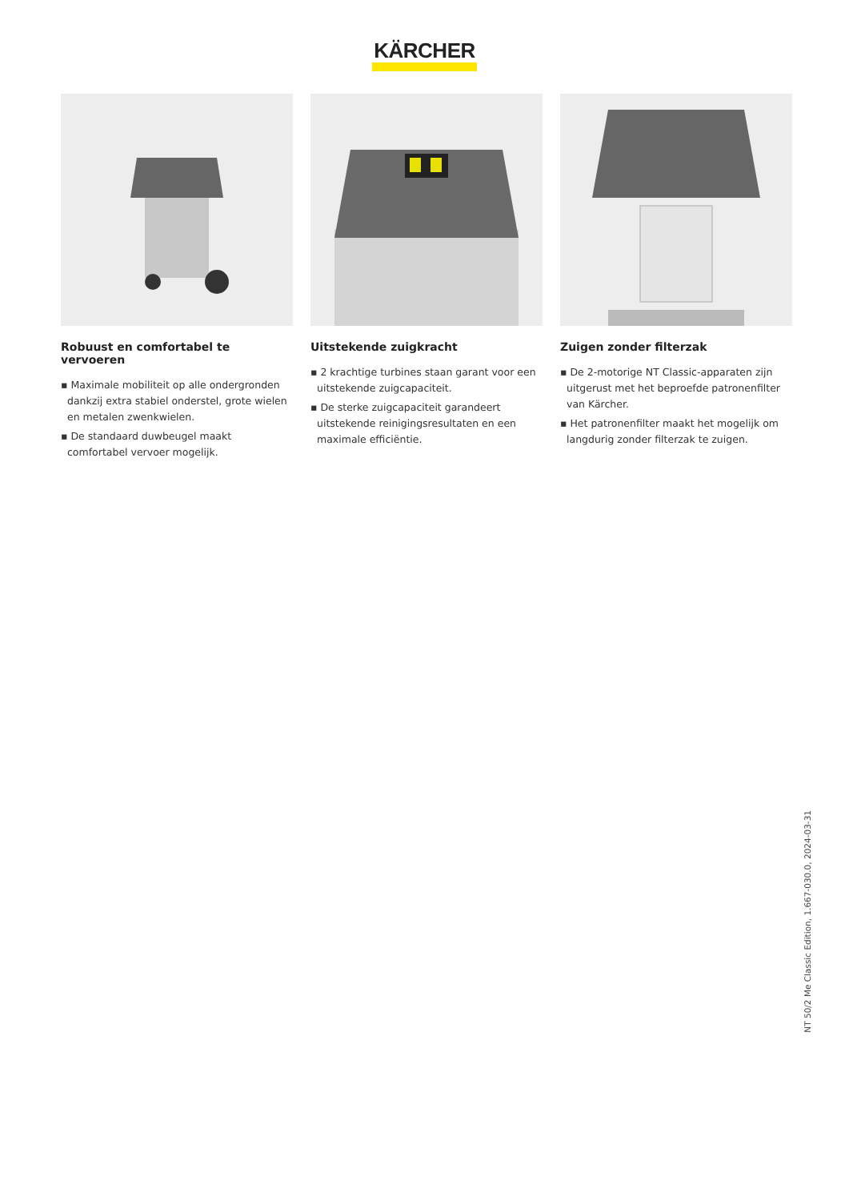KÄRCHER
Robuust en comfortabel te vervoeren
▪ Maximale mobiliteit op alle ondergronden dankzij extra stabiel onderstel, grote wielen en metalen zwenkwielen.
▪ De standaard duwbeugel maakt comfortabel vervoer mogelijk.
Uitstekende zuigkracht
▪ 2 krachtige turbines staan garant voor een uitstekende zuigcapaciteit.
▪ De sterke zuigcapaciteit garandeert uitstekende reinigingsresultaten en een maximale efficiëntie.
Zuigen zonder filterzak
▪ De 2-motorige NT Classic-apparaten zijn uitgerust met het beproefde patronenfilter van Kärcher.
▪ Het patronenfilter maakt het mogelijk om langdurig zonder filterzak te zuigen.
NT 50/2 Me Classic Edition, 1.667-030.0, 2024-03-31